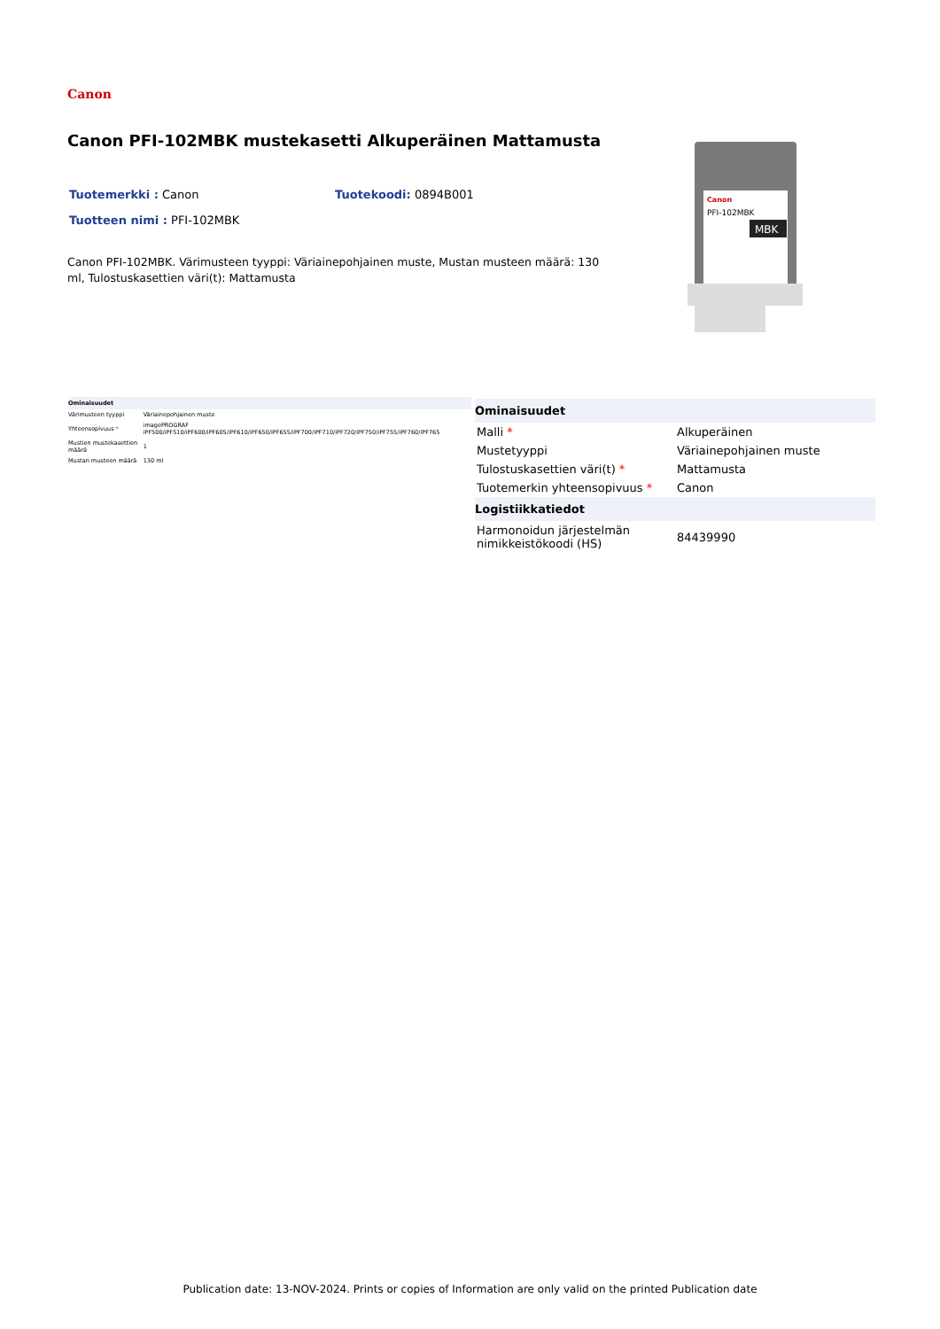Canon
Canon PFI-102MBK mustekasetti Alkuperäinen Mattamusta
Tuotemerkki : Canon Tuotekoodi: 0894B001
Tuotteen nimi : PFI-102MBK
Canon PFI-102MBK. Värimusteen tyyppi: Väriainepohjainen muste, Mustan musteen määrä: 130 ml, Tulostuskasettien väri(t): Mattamusta
Canon
PFI-102MBK
MBK
| Ominaisuudet | |
| --- | --- |
| Värimusteen tyyppi | Väriainepohjainen muste |
| Yhteensopivuus * | imagePROGRAF iPF500/iPF510/iPF600/iPF605/iPF610/iPF650/iPF655/iPF700/iPF710/iPF720/iPF750/iPF755/iPF760/iPF765 |
| Mustien mustekasettien määrä | 1 |
| Mustan musteen määrä | 130 ml |
| Ominaisuudet | |
| --- | --- |
| Malli * | Alkuperäinen |
| Mustetyyppi | Väriainepohjainen muste |
| Tulostuskasettien väri(t) * | Mattamusta |
| Tuotemerkin yhteensopivuus * | Canon |
| Logistiikkatiedot | |
| Harmonoidun järjestelmän nimikkeistökoodi (HS) | 84439990 |
Publication date: 13-NOV-2024. Prints or copies of Information are only valid on the printed Publication date